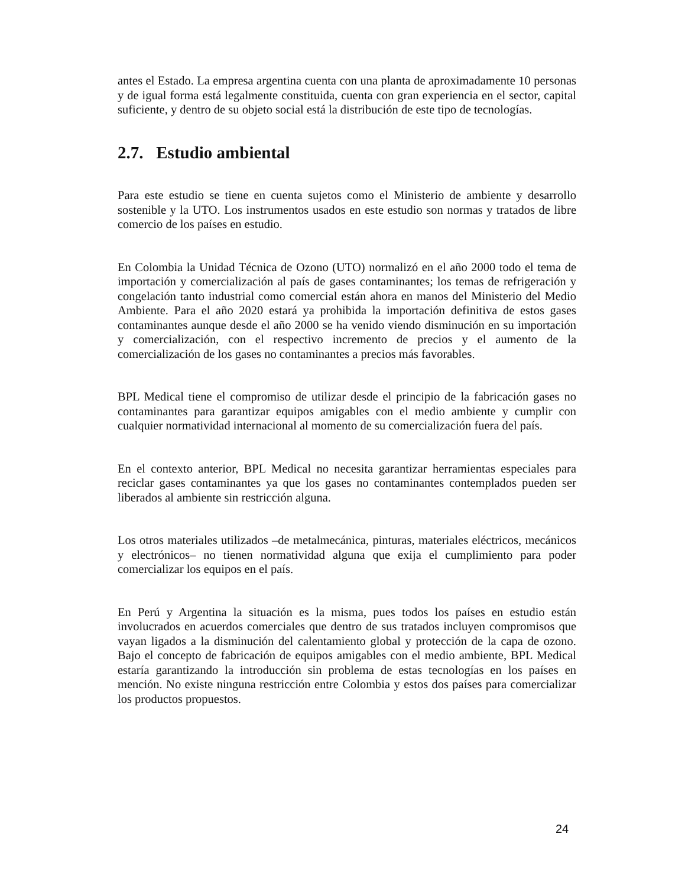antes el Estado. La empresa argentina cuenta con una planta de aproximadamente 10 personas y de igual forma está legalmente constituida, cuenta con gran experiencia en el sector, capital suficiente, y dentro de su objeto social está la distribución de este tipo de tecnologías.
2.7. Estudio ambiental
Para este estudio se tiene en cuenta sujetos como el Ministerio de ambiente y desarrollo sostenible y la UTO. Los instrumentos usados en este estudio son normas y tratados de libre comercio de los países en estudio.
En Colombia la Unidad Técnica de Ozono (UTO) normalizó en el año 2000 todo el tema de importación y comercialización al país de gases contaminantes; los temas de refrigeración y congelación tanto industrial como comercial están ahora en manos del Ministerio del Medio Ambiente. Para el año 2020 estará ya prohibida la importación definitiva de estos gases contaminantes aunque desde el año 2000 se ha venido viendo disminución en su importación y comercialización, con el respectivo incremento de precios y el aumento de la comercialización de los gases no contaminantes a precios más favorables.
BPL Medical tiene el compromiso de utilizar desde el principio de la fabricación gases no contaminantes para garantizar equipos amigables con el medio ambiente y cumplir con cualquier normatividad internacional al momento de su comercialización fuera del país.
En el contexto anterior, BPL Medical no necesita garantizar herramientas especiales para reciclar gases contaminantes ya que los gases no contaminantes contemplados pueden ser liberados al ambiente sin restricción alguna.
Los otros materiales utilizados –de metalmecánica, pinturas, materiales eléctricos, mecánicos y electrónicos– no tienen normatividad alguna que exija el cumplimiento para poder comercializar los equipos en el país.
En Perú y Argentina la situación es la misma, pues todos los países en estudio están involucrados en acuerdos comerciales que dentro de sus tratados incluyen compromisos que vayan ligados a la disminución del calentamiento global y protección de la capa de ozono. Bajo el concepto de fabricación de equipos amigables con el medio ambiente, BPL Medical estaría garantizando la introducción sin problema de estas tecnologías en los países en mención. No existe ninguna restricción entre Colombia y estos dos países para comercializar los productos propuestos.
24